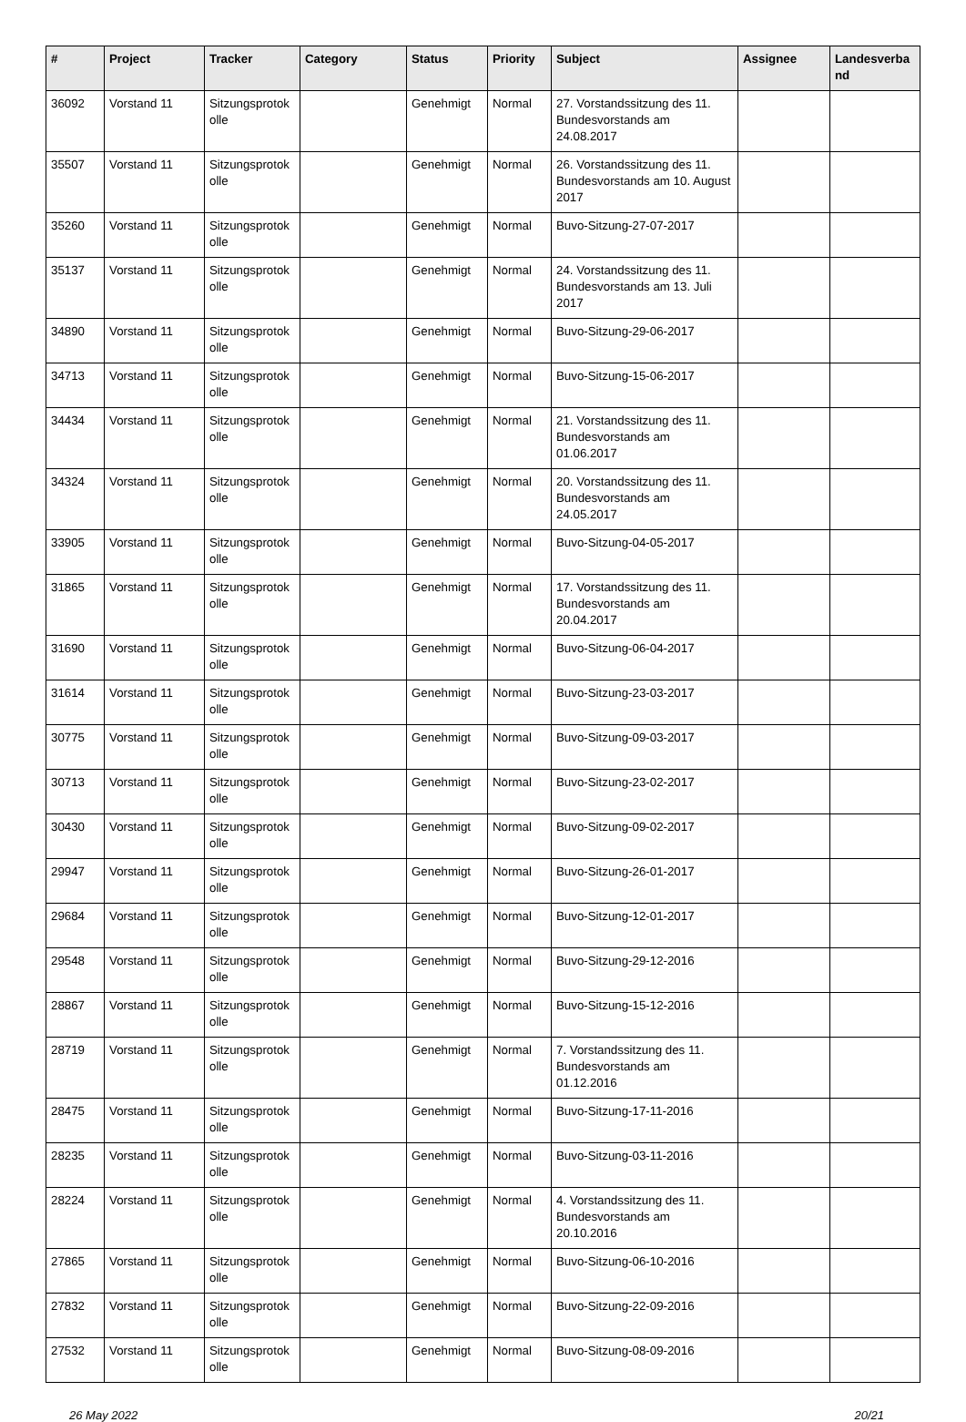| # | Project | Tracker | Category | Status | Priority | Subject | Assignee | Landesverband |
| --- | --- | --- | --- | --- | --- | --- | --- | --- |
| 36092 | Vorstand 11 | Sitzungsprotokolle | | Genehmigt | Normal | 27. Vorstandssitzung des 11. Bundesvorstands am 24.08.2017 | | |
| 35507 | Vorstand 11 | Sitzungsprotokolle | | Genehmigt | Normal | 26. Vorstandssitzung des 11. Bundesvorstands am 10. August 2017 | | |
| 35260 | Vorstand 11 | Sitzungsprotokolle | | Genehmigt | Normal | Buvo-Sitzung-27-07-2017 | | |
| 35137 | Vorstand 11 | Sitzungsprotokolle | | Genehmigt | Normal | 24. Vorstandssitzung des 11. Bundesvorstands am 13. Juli 2017 | | |
| 34890 | Vorstand 11 | Sitzungsprotokolle | | Genehmigt | Normal | Buvo-Sitzung-29-06-2017 | | |
| 34713 | Vorstand 11 | Sitzungsprotokolle | | Genehmigt | Normal | Buvo-Sitzung-15-06-2017 | | |
| 34434 | Vorstand 11 | Sitzungsprotokolle | | Genehmigt | Normal | 21. Vorstandssitzung des 11. Bundesvorstands am 01.06.2017 | | |
| 34324 | Vorstand 11 | Sitzungsprotokolle | | Genehmigt | Normal | 20. Vorstandssitzung des 11. Bundesvorstands am 24.05.2017 | | |
| 33905 | Vorstand 11 | Sitzungsprotokolle | | Genehmigt | Normal | Buvo-Sitzung-04-05-2017 | | |
| 31865 | Vorstand 11 | Sitzungsprotokolle | | Genehmigt | Normal | 17. Vorstandssitzung des 11. Bundesvorstands am 20.04.2017 | | |
| 31690 | Vorstand 11 | Sitzungsprotokolle | | Genehmigt | Normal | Buvo-Sitzung-06-04-2017 | | |
| 31614 | Vorstand 11 | Sitzungsprotokolle | | Genehmigt | Normal | Buvo-Sitzung-23-03-2017 | | |
| 30775 | Vorstand 11 | Sitzungsprotokolle | | Genehmigt | Normal | Buvo-Sitzung-09-03-2017 | | |
| 30713 | Vorstand 11 | Sitzungsprotokolle | | Genehmigt | Normal | Buvo-Sitzung-23-02-2017 | | |
| 30430 | Vorstand 11 | Sitzungsprotokolle | | Genehmigt | Normal | Buvo-Sitzung-09-02-2017 | | |
| 29947 | Vorstand 11 | Sitzungsprotokolle | | Genehmigt | Normal | Buvo-Sitzung-26-01-2017 | | |
| 29684 | Vorstand 11 | Sitzungsprotokolle | | Genehmigt | Normal | Buvo-Sitzung-12-01-2017 | | |
| 29548 | Vorstand 11 | Sitzungsprotokolle | | Genehmigt | Normal | Buvo-Sitzung-29-12-2016 | | |
| 28867 | Vorstand 11 | Sitzungsprotokolle | | Genehmigt | Normal | Buvo-Sitzung-15-12-2016 | | |
| 28719 | Vorstand 11 | Sitzungsprotokolle | | Genehmigt | Normal | 7. Vorstandssitzung des 11. Bundesvorstands am 01.12.2016 | | |
| 28475 | Vorstand 11 | Sitzungsprotokolle | | Genehmigt | Normal | Buvo-Sitzung-17-11-2016 | | |
| 28235 | Vorstand 11 | Sitzungsprotokolle | | Genehmigt | Normal | Buvo-Sitzung-03-11-2016 | | |
| 28224 | Vorstand 11 | Sitzungsprotokolle | | Genehmigt | Normal | 4. Vorstandssitzung des 11. Bundesvorstands am 20.10.2016 | | |
| 27865 | Vorstand 11 | Sitzungsprotokolle | | Genehmigt | Normal | Buvo-Sitzung-06-10-2016 | | |
| 27832 | Vorstand 11 | Sitzungsprotokolle | | Genehmigt | Normal | Buvo-Sitzung-22-09-2016 | | |
| 27532 | Vorstand 11 | Sitzungsprotokolle | | Genehmigt | Normal | Buvo-Sitzung-08-09-2016 | | |
26 May 2022 20/21